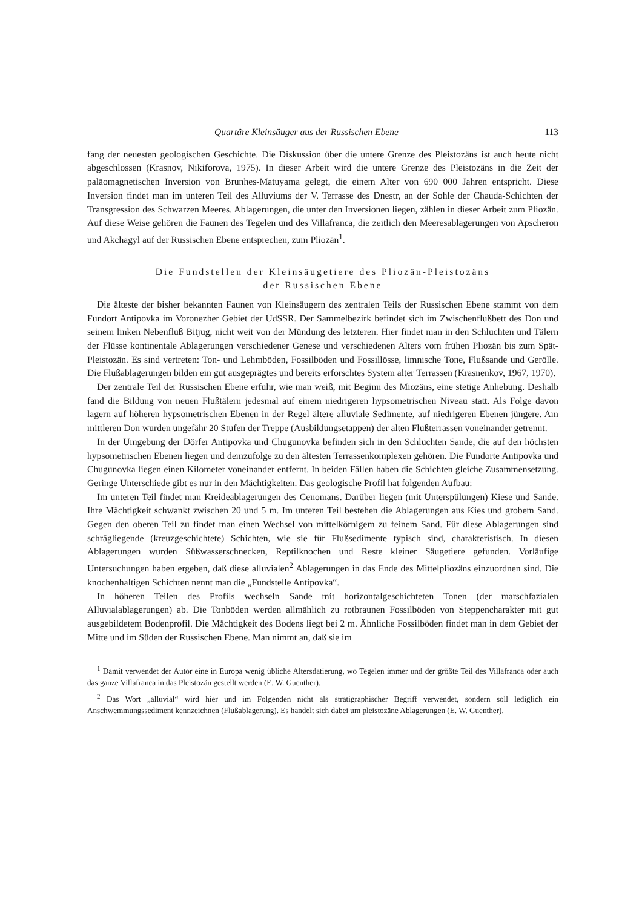Quartäre Kleinsäuger aus der Russischen Ebene 113
fang der neuesten geologischen Geschichte. Die Diskussion über die untere Grenze des Pleistozäns ist auch heute nicht abgeschlossen (Krasnov, Nikiforova, 1975). In dieser Arbeit wird die untere Grenze des Pleistozäns in die Zeit der paläomagnetischen Inversion von Brunhes-Matuyama gelegt, die einem Alter von 690 000 Jahren entspricht. Diese Inversion findet man im unteren Teil des Alluviums der V. Terrasse des Dnestr, an der Sohle der Chauda-Schichten der Transgression des Schwarzen Meeres. Ablagerungen, die unter den Inversionen liegen, zählen in dieser Arbeit zum Pliozän. Auf diese Weise gehören die Faunen des Tegelen und des Villafranca, die zeitlich den Meeresablagerungen von Apscheron und Akchagyl auf der Russischen Ebene entsprechen, zum Pliozän<sup>1</sup>.
Die Fundstellen der Kleinsäugetiere des Pliozän-Pleistozäns
der Russischen Ebene
Die älteste der bisher bekannten Faunen von Kleinsäugern des zentralen Teils der Russischen Ebene stammt von dem Fundort Antipovka im Voronezher Gebiet der UdSSR. Der Sammelbezirk befindet sich im Zwischenflußbett des Don und seinem linken Nebenfluß Bitjug, nicht weit von der Mündung des letzteren. Hier findet man in den Schluchten und Tälern der Flüsse kontinentale Ablagerungen verschiedener Genese und verschiedenen Alters vom frühen Pliozän bis zum Spät-Pleistozän. Es sind vertreten: Ton- und Lehmböden, Fossilböden und Fossillösse, limnische Tone, Flußsande und Gerölle. Die Flußablagerungen bilden ein gut ausgeprägtes und bereits erforschtes System alter Terrassen (Krasnenkov, 1967, 1970).
Der zentrale Teil der Russischen Ebene erfuhr, wie man weiß, mit Beginn des Miozäns, eine stetige Anhebung. Deshalb fand die Bildung von neuen Flußtälern jedesmal auf einem niedrigeren hypsometrischen Niveau statt. Als Folge davon lagern auf höheren hypsometrischen Ebenen in der Regel ältere alluviale Sedimente, auf niedrigeren Ebenen jüngere. Am mittleren Don wurden ungefähr 20 Stufen der Treppe (Ausbildungsetappen) der alten Flußterrassen voneinander getrennt.
In der Umgebung der Dörfer Antipovka und Chugunovka befinden sich in den Schluchten Sande, die auf den höchsten hypsometrischen Ebenen liegen und demzufolge zu den ältesten Terrassenkomplexen gehören. Die Fundorte Antipovka und Chugunovka liegen einen Kilometer voneinander entfernt. In beiden Fällen haben die Schichten gleiche Zusammensetzung. Geringe Unterschiede gibt es nur in den Mächtigkeiten. Das geologische Profil hat folgenden Aufbau:
Im unteren Teil findet man Kreideablagerungen des Cenomans. Darüber liegen (mit Unterspülungen) Kiese und Sande. Ihre Mächtigkeit schwankt zwischen 20 und 5 m. Im unteren Teil bestehen die Ablagerungen aus Kies und grobem Sand. Gegen den oberen Teil zu findet man einen Wechsel von mittelkörnigem zu feinem Sand. Für diese Ablagerungen sind schrägliegende (kreuzgeschichtete) Schichten, wie sie für Flußsedimente typisch sind, charakteristisch. In diesen Ablagerungen wurden Süßwasserschnecken, Reptilknochen und Reste kleiner Säugetiere gefunden. Vorläufige Untersuchungen haben ergeben, daß diese alluvialen<sup>2</sup> Ablagerungen in das Ende des Mittelpliozäns einzuordnen sind. Die knochenhaltigen Schichten nennt man die „Fundstelle Antipovka“.
In höheren Teilen des Profils wechseln Sande mit horizontalgeschichteten Tonen (der marschfazialen Alluvialablagerungen) ab. Die Tonböden werden allmählich zu rotbraunen Fossilböden von Steppencharakter mit gut ausgebildetem Bodenprofil. Die Mächtigkeit des Bodens liegt bei 2 m. Ähnliche Fossilböden findet man in dem Gebiet der Mitte und im Süden der Russischen Ebene. Man nimmt an, daß sie im
<sup>1</sup> Damit verwendet der Autor eine in Europa wenig übliche Altersdatierung, wo Tegelen immer und der größte Teil des Villafranca oder auch das ganze Villafranca in das Pleistozän gestellt werden (E. W. Guenther).
<sup>2</sup> Das Wort „alluvial“ wird hier und im Folgenden nicht als stratigraphischer Begriff verwendet, sondern soll lediglich ein Anschwemmungssediment kennzeichnen (Flußablagerung). Es handelt sich dabei um pleistozäne Ablagerungen (E. W. Guenther).